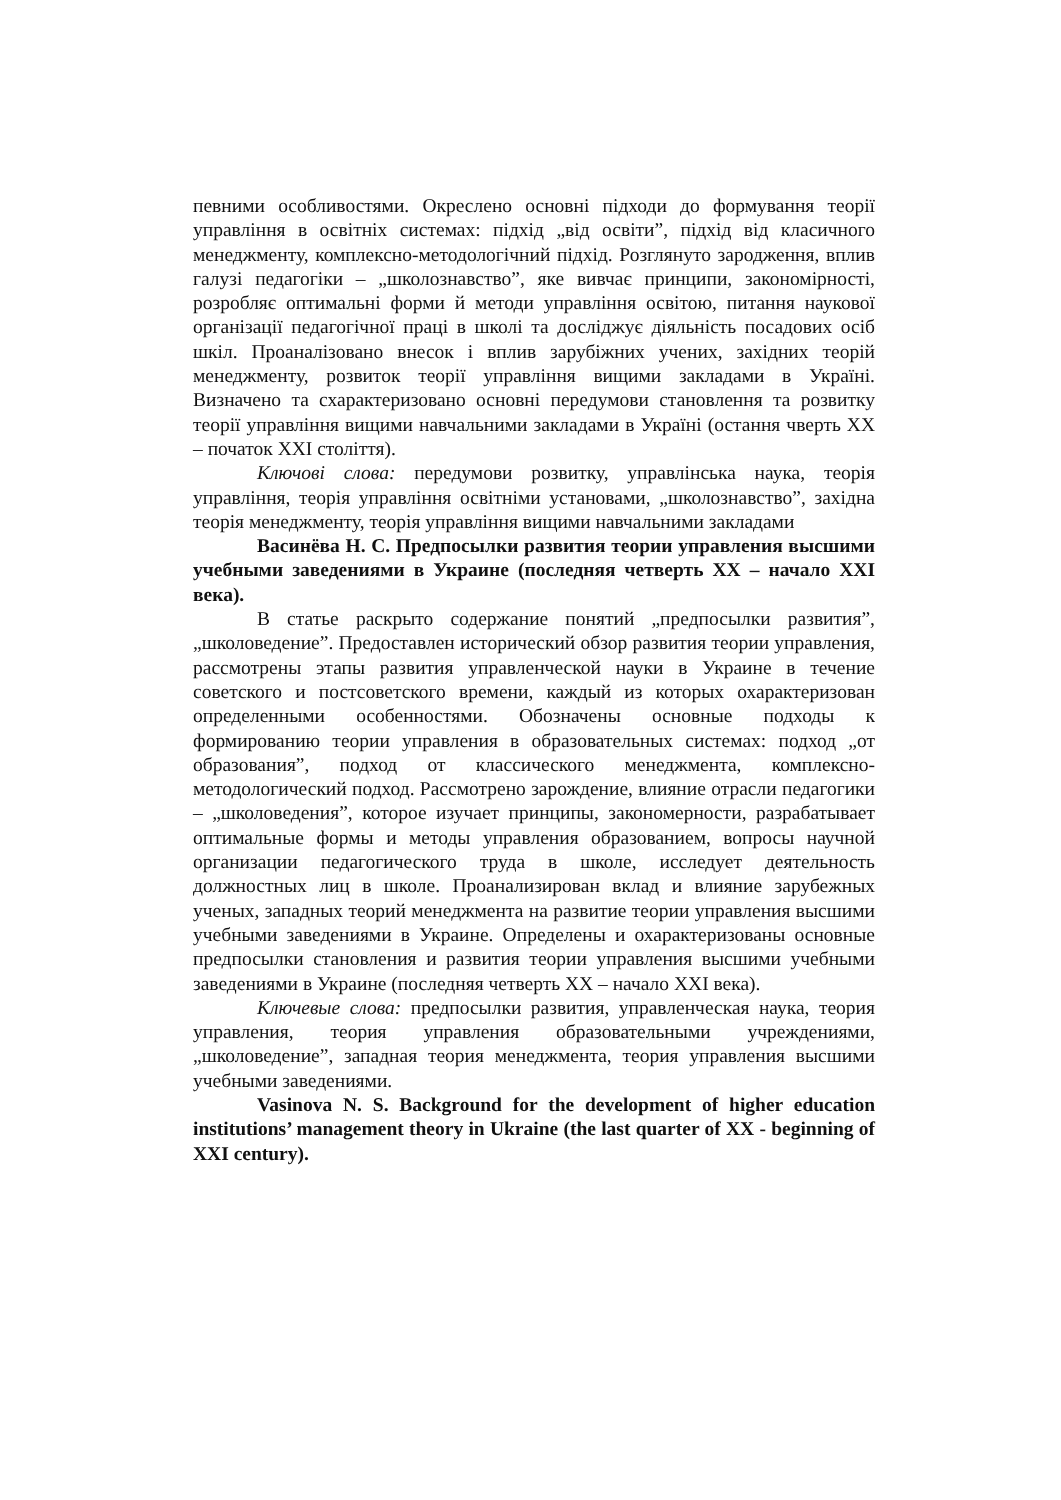певними особливостями. Окреслено основні підходи до формування теорії управління в освітніх системах: підхід „від освіти”, підхід від класичного менеджменту, комплексно-методологічний підхід. Розглянуто зародження, вплив галузі педагогіки – „школознавство”, яке вивчає принципи, закономірності, розробляє оптимальні форми й методи управління освітою, питання наукової організації педагогічної праці в школі та досліджує діяльність посадових осіб шкіл. Проаналізовано внесок і вплив зарубіжних учених, західних теорій менеджменту, розвиток теорії управління вищими закладами в Україні. Визначено та схарактеризовано основні передумови становлення та розвитку теорії управління вищими навчальними закладами в Україні (остання чверть XX – початок XXI століття).
Ключові слова: передумови розвитку, управлінська наука, теорія управління, теорія управління освітніми установами, „школознавство”, західна теорія менеджменту, теорія управління вищими навчальними закладами
Васинёва Н. С. Предпосылки развития теории управления высшими учебными заведениями в Украине (последняя четверть XX – начало XXI века).
В статье раскрыто содержание понятий „предпосылки развития”, „школоведение”. Предоставлен исторический обзор развития теории управления, рассмотрены этапы развития управленческой науки в Украине в течение советского и постсоветского времени, каждый из которых охарактеризован определенными особенностями. Обозначены основные подходы к формированию теории управления в образовательных системах: подход „от образования”, подход от классического менеджмента, комплексно-методологический подход. Рассмотрено зарождение, влияние отрасли педагогики – „школоведения”, которое изучает принципы, закономерности, разрабатывает оптимальные формы и методы управления образованием, вопросы научной организации педагогического труда в школе, исследует деятельность должностных лиц в школе. Проанализирован вклад и влияние зарубежных ученых, западных теорий менеджмента на развитие теории управления высшими учебными заведениями в Украине. Определены и охарактеризованы основные предпосылки становления и развития теории управления высшими учебными заведениями в Украине (последняя четверть XX – начало XXI века).
Ключевые слова: предпосылки развития, управленческая наука, теория управления, теория управления образовательными учреждениями, „школоведение”, западная теория менеджмента, теория управления высшими учебными заведениями.
Vasinova N. S. Background for the development of higher education institutions’ management theory in Ukraine (the last quarter of XX - beginning of XXI century).